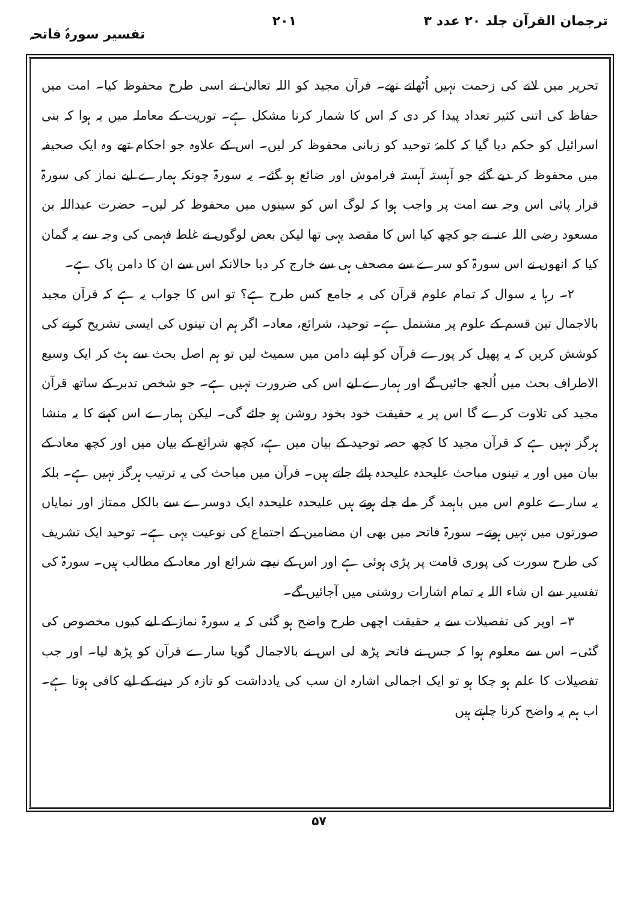ترجمان القرآن جلد ۲۰ عدد ۳ ۲۰۱ تفسیر سورۂ فاتحہ
تحریر میں لانے کی زحمت نہیں اُٹھاتے تھے۔ قرآن مجید کو اللہ تعالیٰ نے اسی طرح محفوظ کیا۔ امت میں حفاظ کی اتنی کثیر تعداد پیدا کر دی کہ اس کا شمار کرنا مشکل ہے۔ توریت کے معاملہ میں یہ ہوا کہ بنی اسرائیل کو حکم دیا گیا کہ کلمۂ توحید کو زبانی محفوظ کر لیں۔ اس کے علاوہ جو احکام تھے وہ ایک صحیفہ میں محفوظ کر دیے گئے جو آہستہ آہستہ فراموش اور ضائع ہو گئے۔ یہ سورۃ چونکہ ہمارے لیے نماز کی سورۃ قرار پائی اس وجہ سے امت پر واجب ہوا کہ لوگ اس کو سینوں میں محفوظ کر لیں۔ حضرت عبداللہ بن مسعود رضی اللہ عنہ نے جو کچھ کیا اس کا مقصد یہی تھا لیکن بعض لوگوں نے غلط فہمی کی وجہ سے یہ گمان کیا کہ انھوں نے اس سورۃ کو سرے سے مصحف ہی سے خارج کر دیا حالانکہ اس سے ان کا دامن پاک ہے۔
۲۔ رہا یہ سوال کہ تمام علوم قرآن کی یہ جامع کس طرح ہے؟ تو اس کا جواب یہ ہے کہ قرآن مجید بالاجمال تین قسم کے علوم پر مشتمل ہے۔ توحید، شرائع، معاد۔ اگر ہم ان تینوں کی ایسی تشریح کرنے کی کوشش کریں کہ یہ پھیل کر پورے قرآن کو اپنے دامن میں سمیٹ لیں تو ہم اصل بحث سے ہٹ کر ایک وسیع الاطراف بحث میں اُلجھ جائیں گے اور ہمارے لیے اس کی ضرورت نہیں ہے۔ جو شخص تدبر کے ساتھ قرآن مجید کی تلاوت کرے گا اس پر یہ حقیقت خود بخود روشن ہو جائے گی۔ لیکن ہمارے اس کہنے کا یہ منشا ہرگز نہیں ہے کہ قرآن مجید کا کچھ حصہ توحید کے بیان میں ہے، کچھ شرائع کے بیان میں اور کچھ معاد کے بیان میں اور یہ تینوں مباحث علیحدہ علیحدہ پائے جاتے ہیں۔ قرآن میں مباحث کی یہ ترتیب ہرگز نہیں ہے۔ بلکہ یہ سارے علوم اس میں باہمد گر ملے جلے ہوتے ہیں علیحدہ علیحدہ ایک دوسرے سے بالکل ممتاز اور نمایاں صورتوں میں نہیں ہوتے۔ سورۃ فاتحہ میں بھی ان مضامین کے اجتماع کی نوعیت یہی ہے۔ توحید ایک تشریف کی طرح سورت کی پوری قامت پر پڑی ہوئی ہے اور اس کے نیچے شرائع اور معاد کے مطالب ہیں۔ سورۃ کی تفسیر سے ان شاء اللہ یہ تمام اشارات روشنی میں آجائیں گے۔
۳۔ اوپر کی تفصیلات سے یہ حقیقت اچھی طرح واضح ہو گئی کہ یہ سورۃ نماز کے لیے کیوں مخصوص کی گئی۔ اس سے معلوم ہوا کہ جس نے فاتحہ پڑھ لی اس نے بالاجمال گویا سارے قرآن کو پڑھ لیا۔ اور جب تفصیلات کا علم ہو چکا ہو تو ایک اجمالی اشارہ ان سب کی یادداشت کو تازہ کر دینے کے لیے کافی ہوتا ہے۔ اب ہم یہ واضح کرنا چاہتے ہیں
۵۷